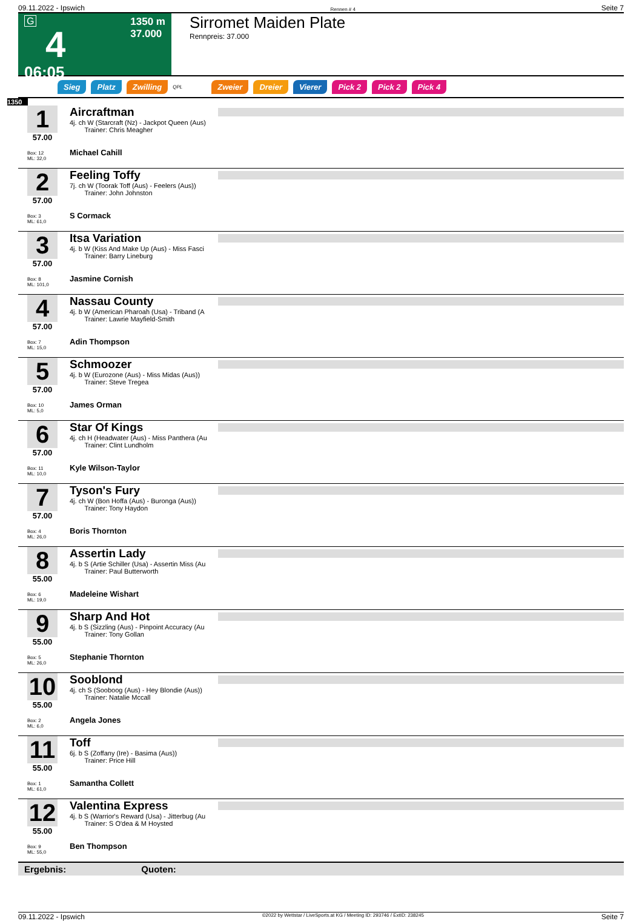09.11.2022 - Ipswich Rennen # 4 Seite 7
G
4
06:05
1350 m
37.000
Sirromet Maiden Plate
Rennpreis: 37.000
Sieg Platz Zwilling QPL Zweier Dreier Vierer Pick 2 Pick 2 Pick 4
1350
1
57.00
Box: 12
ML: 32,0
Aircraftman
4j. ch W (Starcraft (Nz) - Jackpot Queen (Aus)
Trainer: Chris Meagher
Michael Cahill
2
57.00
Box: 3
ML: 61,0
Feeling Toffy
7j. ch W (Toorak Toff (Aus) - Feelers (Aus))
Trainer: John Johnston
S Cormack
3
57.00
Box: 8
ML: 101,0
Itsa Variation
4j. b W (Kiss And Make Up (Aus) - Miss Fasci
Trainer: Barry Lineburg
Jasmine Cornish
4
57.00
Box: 7
ML: 15,0
Nassau County
4j. b W (American Pharoah (Usa) - Triband (A
Trainer: Lawrie Mayfield-Smith
Adin Thompson
5
57.00
Box: 10
ML: 5,0
Schmoozer
4j. b W (Eurozone (Aus) - Miss Midas (Aus))
Trainer: Steve Tregea
James Orman
6
57.00
Box: 11
ML: 10,0
Star Of Kings
4j. ch H (Headwater (Aus) - Miss Panthera (Au
Trainer: Clint Lundholm
Kyle Wilson-Taylor
7
57.00
Box: 4
ML: 26,0
Tyson's Fury
4j. ch W (Bon Hoffa (Aus) - Buronga (Aus))
Trainer: Tony Haydon
Boris Thornton
8
55.00
Box: 6
ML: 19,0
Assertin Lady
4j. b S (Artie Schiller (Usa) - Assertin Miss (Au
Trainer: Paul Butterworth
Madeleine Wishart
9
55.00
Box: 5
ML: 26,0
Sharp And Hot
4j. b S (Sizzling (Aus) - Pinpoint Accuracy (Au
Trainer: Tony Gollan
Stephanie Thornton
10
55.00
Box: 2
ML: 6,0
Sooblond
4j. ch S (Sooboog (Aus) - Hey Blondie (Aus))
Trainer: Natalie Mccall
Angela Jones
11
55.00
Box: 1
ML: 61,0
Toff
6j. b S (Zoffany (Ire) - Basima (Aus))
Trainer: Price Hill
Samantha Collett
12
55.00
Box: 9
ML: 55,0
Valentina Express
4j. b S (Warrior's Reward (Usa) - Jitterbug (Au
Trainer: S O'dea & M Hoysted
Ben Thompson
Ergebnis: Quoten:
09.11.2022 - Ipswich ©2022 by Wettstar / LiveSports.at KG / Meeting ID: 293746 / ExtID: 238245 Seite 7